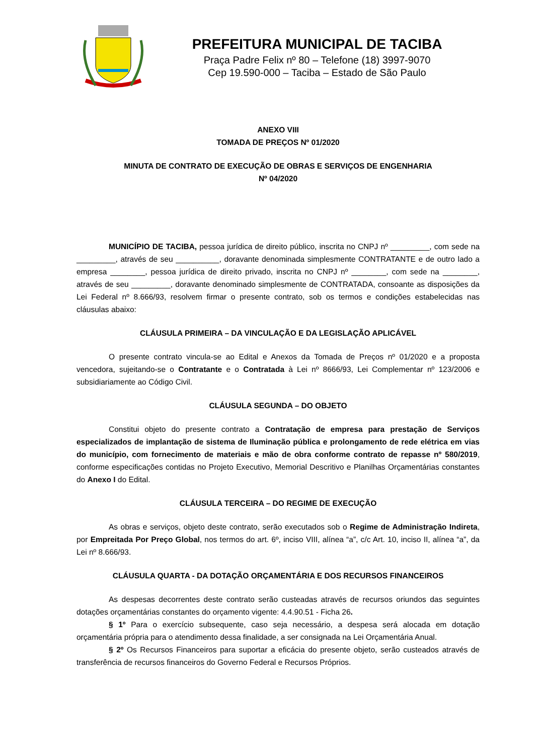PREFEITURA MUNICIPAL DE TACIBA
Praça Padre Felix nº 80 – Telefone (18) 3997-9070
Cep 19.590-000 – Taciba – Estado de São Paulo
ANEXO VIII
TOMADA DE PREÇOS Nº 01/2020
MINUTA DE CONTRATO DE EXECUÇÃO DE OBRAS E SERVIÇOS DE ENGENHARIA
Nº 04/2020
MUNICÍPIO DE TACIBA, pessoa jurídica de direito público, inscrita no CNPJ nº _________, com sede na _________, através de seu __________, doravante denominada simplesmente CONTRATANTE e de outro lado a empresa ________, pessoa jurídica de direito privado, inscrita no CNPJ nº ________, com sede na ________, através de seu _________, doravante denominado simplesmente de CONTRATADA, consoante as disposições da Lei Federal nº 8.666/93, resolvem firmar o presente contrato, sob os termos e condições estabelecidas nas cláusulas abaixo:
CLÁUSULA PRIMEIRA – DA VINCULAÇÃO E DA LEGISLAÇÃO APLICÁVEL
O presente contrato vincula-se ao Edital e Anexos da Tomada de Preços nº 01/2020 e a proposta vencedora, sujeitando-se o Contratante e o Contratada à Lei nº 8666/93, Lei Complementar nº 123/2006 e subsidiariamente ao Código Civil.
CLÁUSULA SEGUNDA – DO OBJETO
Constitui objeto do presente contrato a Contratação de empresa para prestação de Serviços especializados de implantação de sistema de Iluminação pública e prolongamento de rede elétrica em vias do município, com fornecimento de materiais e mão de obra conforme contrato de repasse nº 580/2019, conforme especificações contidas no Projeto Executivo, Memorial Descritivo e Planilhas Orçamentárias constantes do Anexo I do Edital.
CLÁUSULA TERCEIRA – DO REGIME DE EXECUÇÃO
As obras e serviços, objeto deste contrato, serão executados sob o Regime de Administração Indireta, por Empreitada Por Preço Global, nos termos do art. 6º, inciso VIII, alínea “a”, c/c Art. 10, inciso II, alínea “a”, da Lei nº 8.666/93.
CLÁUSULA QUARTA - DA DOTAÇÃO ORÇAMENTÁRIA E DOS RECURSOS FINANCEIROS
As despesas decorrentes deste contrato serão custeadas através de recursos oriundos das seguintes dotações orçamentárias constantes do orçamento vigente: 4.4.90.51 - Ficha 26.
§ 1º Para o exercício subsequente, caso seja necessário, a despesa será alocada em dotação orçamentária própria para o atendimento dessa finalidade, a ser consignada na Lei Orçamentária Anual.
§ 2º Os Recursos Financeiros para suportar a eficácia do presente objeto, serão custeados através de transferência de recursos financeiros do Governo Federal e Recursos Próprios.